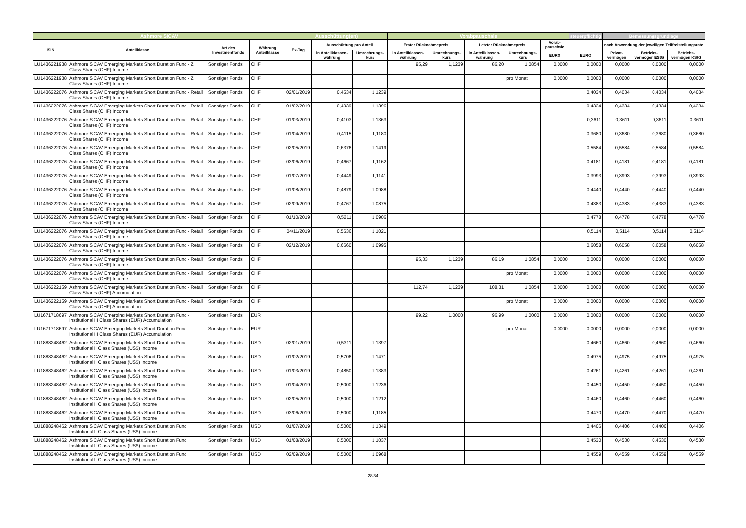| Ashmore SICAV | | | | Ausschüttung(en) | | | Vorabpauschale | | | | | steuerpflichtig | Bemessungsgrundlage | | |
| --- | --- | --- | --- | --- | --- | --- | --- | --- | --- | --- | --- | --- | --- | --- | --- |
| ISIN | Anteilklasse | Art des Investmentfonds | Währung Anteilklasse | Ex-Tag | Ausschüttung pro Anteil | | Erster Rücknahmepreis | | Letzter Rücknahmepreis | | Vorab-pauschale | | nach Anwendung der jeweiligen Teilfreistellungsrate | | |
| | | | | | in Anteilklassen-währung | Umrechnungs-kurs | in Anteilklassen-währung | Umrechnungs-kurs | in Anteilklassen-währung | Umrechnungs-kurs | EURO | EURO | Privat-vermögen | Betriebs-vermögen EStG | Betriebs-vermögen KStG |
| LU1436221938 | Ashmore SICAV Emerging Markets Short Duration Fund - Z Class Shares (CHF) Income | Sonstiger Fonds | CHF | | | | 95,29 | 1,1239 | 86,20 | 1,0854 | 0,0000 | 0,0000 | 0,0000 | 0,0000 | 0,0000 |
| LU1436221938 | Ashmore SICAV Emerging Markets Short Duration Fund - Z Class Shares (CHF) Income | Sonstiger Fonds | CHF | | | | | | | pro Monat | 0,0000 | 0,0000 | 0,0000 | 0,0000 | 0,0000 |
| LU1436222076 | Ashmore SICAV Emerging Markets Short Duration Fund - Retail Class Shares (CHF) Income | Sonstiger Fonds | CHF | 02/01/2019 | 0,4534 | 1,1239 | | | | | | 0,4034 | 0,4034 | 0,4034 | 0,4034 |
| LU1436222076 | Ashmore SICAV Emerging Markets Short Duration Fund - Retail Class Shares (CHF) Income | Sonstiger Fonds | CHF | 01/02/2019 | 0,4939 | 1,1396 | | | | | | 0,4334 | 0,4334 | 0,4334 | 0,4334 |
| LU1436222076 | Ashmore SICAV Emerging Markets Short Duration Fund - Retail Class Shares (CHF) Income | Sonstiger Fonds | CHF | 01/03/2019 | 0,4103 | 1,1363 | | | | | | 0,3611 | 0,3611 | 0,3611 | 0,3611 |
| LU1436222076 | Ashmore SICAV Emerging Markets Short Duration Fund - Retail Class Shares (CHF) Income | Sonstiger Fonds | CHF | 01/04/2019 | 0,4115 | 1,1180 | | | | | | 0,3680 | 0,3680 | 0,3680 | 0,3680 |
| LU1436222076 | Ashmore SICAV Emerging Markets Short Duration Fund - Retail Class Shares (CHF) Income | Sonstiger Fonds | CHF | 02/05/2019 | 0,6376 | 1,1419 | | | | | | 0,5584 | 0,5584 | 0,5584 | 0,5584 |
| LU1436222076 | Ashmore SICAV Emerging Markets Short Duration Fund - Retail Class Shares (CHF) Income | Sonstiger Fonds | CHF | 03/06/2019 | 0,4667 | 1,1162 | | | | | | 0,4181 | 0,4181 | 0,4181 | 0,4181 |
| LU1436222076 | Ashmore SICAV Emerging Markets Short Duration Fund - Retail Class Shares (CHF) Income | Sonstiger Fonds | CHF | 01/07/2019 | 0,4449 | 1,1141 | | | | | | 0,3993 | 0,3993 | 0,3993 | 0,3993 |
| LU1436222076 | Ashmore SICAV Emerging Markets Short Duration Fund - Retail Class Shares (CHF) Income | Sonstiger Fonds | CHF | 01/08/2019 | 0,4879 | 1,0988 | | | | | | 0,4440 | 0,4440 | 0,4440 | 0,4440 |
| LU1436222076 | Ashmore SICAV Emerging Markets Short Duration Fund - Retail Class Shares (CHF) Income | Sonstiger Fonds | CHF | 02/09/2019 | 0,4767 | 1,0875 | | | | | | 0,4383 | 0,4383 | 0,4383 | 0,4383 |
| LU1436222076 | Ashmore SICAV Emerging Markets Short Duration Fund - Retail Class Shares (CHF) Income | Sonstiger Fonds | CHF | 01/10/2019 | 0,5211 | 1,0906 | | | | | | 0,4778 | 0,4778 | 0,4778 | 0,4778 |
| LU1436222076 | Ashmore SICAV Emerging Markets Short Duration Fund - Retail Class Shares (CHF) Income | Sonstiger Fonds | CHF | 04/11/2019 | 0,5636 | 1,1021 | | | | | | 0,5114 | 0,5114 | 0,5114 | 0,5114 |
| LU1436222076 | Ashmore SICAV Emerging Markets Short Duration Fund - Retail Class Shares (CHF) Income | Sonstiger Fonds | CHF | 02/12/2019 | 0,6660 | 1,0995 | | | | | | 0,6058 | 0,6058 | 0,6058 | 0,6058 |
| LU1436222076 | Ashmore SICAV Emerging Markets Short Duration Fund - Retail Class Shares (CHF) Income | Sonstiger Fonds | CHF | | | | 95,33 | 1,1239 | 86,19 | 1,0854 | 0,0000 | 0,0000 | 0,0000 | 0,0000 | 0,0000 |
| LU1436222076 | Ashmore SICAV Emerging Markets Short Duration Fund - Retail Class Shares (CHF) Income | Sonstiger Fonds | CHF | | | | | | | pro Monat | 0,0000 | 0,0000 | 0,0000 | 0,0000 | 0,0000 |
| LU1436222159 | Ashmore SICAV Emerging Markets Short Duration Fund - Retail Class Shares (CHF) Accumulation | Sonstiger Fonds | CHF | | | | 112,74 | 1,1239 | 108,31 | 1,0854 | 0,0000 | 0,0000 | 0,0000 | 0,0000 | 0,0000 |
| LU1436222159 | Ashmore SICAV Emerging Markets Short Duration Fund - Retail Class Shares (CHF) Accumulation | Sonstiger Fonds | CHF | | | | | | | pro Monat | 0,0000 | 0,0000 | 0,0000 | 0,0000 | 0,0000 |
| LU1671718697 | Ashmore SICAV Emerging Markets Short Duration Fund - Institutional III Class Shares (EUR) Accumulation | Sonstiger Fonds | EUR | | | | 99,22 | 1,0000 | 96,99 | 1,0000 | 0,0000 | 0,0000 | 0,0000 | 0,0000 | 0,0000 |
| LU1671718697 | Ashmore SICAV Emerging Markets Short Duration Fund - Institutional III Class Shares (EUR) Accumulation | Sonstiger Fonds | EUR | | | | | | | pro Monat | 0,0000 | 0,0000 | 0,0000 | 0,0000 | 0,0000 |
| LU1888248462 | Ashmore SICAV Emerging Markets Short Duration Fund Institutional II Class Shares (US$) Income | Sonstiger Fonds | USD | 02/01/2019 | 0,5311 | 1,1397 | | | | | | 0,4660 | 0,4660 | 0,4660 | 0,4660 |
| LU1888248462 | Ashmore SICAV Emerging Markets Short Duration Fund Institutional II Class Shares (US$) Income | Sonstiger Fonds | USD | 01/02/2019 | 0,5706 | 1,1471 | | | | | | 0,4975 | 0,4975 | 0,4975 | 0,4975 |
| LU1888248462 | Ashmore SICAV Emerging Markets Short Duration Fund Institutional II Class Shares (US$) Income | Sonstiger Fonds | USD | 01/03/2019 | 0,4850 | 1,1383 | | | | | | 0,4261 | 0,4261 | 0,4261 | 0,4261 |
| LU1888248462 | Ashmore SICAV Emerging Markets Short Duration Fund Institutional II Class Shares (US$) Income | Sonstiger Fonds | USD | 01/04/2019 | 0,5000 | 1,1236 | | | | | | 0,4450 | 0,4450 | 0,4450 | 0,4450 |
| LU1888248462 | Ashmore SICAV Emerging Markets Short Duration Fund Institutional II Class Shares (US$) Income | Sonstiger Fonds | USD | 02/05/2019 | 0,5000 | 1,1212 | | | | | | 0,4460 | 0,4460 | 0,4460 | 0,4460 |
| LU1888248462 | Ashmore SICAV Emerging Markets Short Duration Fund Institutional II Class Shares (US$) Income | Sonstiger Fonds | USD | 03/06/2019 | 0,5000 | 1,1185 | | | | | | 0,4470 | 0,4470 | 0,4470 | 0,4470 |
| LU1888248462 | Ashmore SICAV Emerging Markets Short Duration Fund Institutional II Class Shares (US$) Income | Sonstiger Fonds | USD | 01/07/2019 | 0,5000 | 1,1349 | | | | | | 0,4406 | 0,4406 | 0,4406 | 0,4406 |
| LU1888248462 | Ashmore SICAV Emerging Markets Short Duration Fund Institutional II Class Shares (US$) Income | Sonstiger Fonds | USD | 01/08/2019 | 0,5000 | 1,1037 | | | | | | 0,4530 | 0,4530 | 0,4530 | 0,4530 |
| LU1888248462 | Ashmore SICAV Emerging Markets Short Duration Fund Institutional II Class Shares (US$) Income | Sonstiger Fonds | USD | 02/09/2019 | 0,5000 | 1,0968 | | | | | | 0,4559 | 0,4559 | 0,4559 | 0,4559 |
28/34